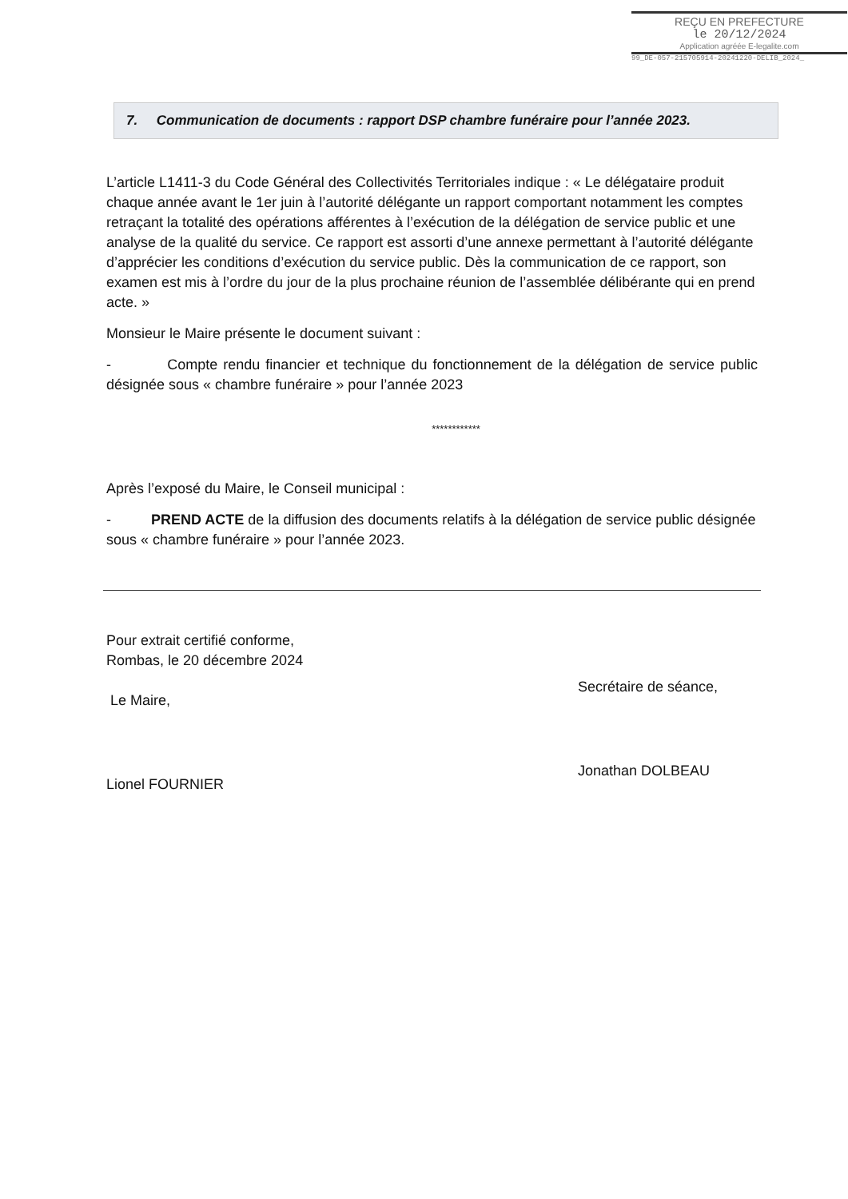REÇU EN PREFECTURE
le 20/12/2024
Application agréée E-legalite.com
99_DE-057-215705914-20241220-DELIB_2024_
7. Communication de documents : rapport DSP chambre funéraire pour l’année 2023.
L’article L1411-3 du Code Général des Collectivités Territoriales indique : « Le délégataire produit chaque année avant le 1er juin à l’autorité délégante un rapport comportant notamment les comptes retraçant la totalité des opérations afférentes à l’exécution de la délégation de service public et une analyse de la qualité du service. Ce rapport est assorti d’une annexe permettant à l’autorité délégante d’apprécier les conditions d’exécution du service public. Dès la communication de ce rapport, son examen est mis à l’ordre du jour de la plus prochaine réunion de l’assemblée délibérante qui en prend acte. »
Monsieur le Maire présente le document suivant :
- Compte rendu financier et technique du fonctionnement de la délégation de service public désignée sous « chambre funéraire » pour l’année 2023
************
Après l’exposé du Maire, le Conseil municipal :
- PREND ACTE de la diffusion des documents relatifs à la délégation de service public désignée sous « chambre funéraire » pour l’année 2023.
Pour extrait certifié conforme,
Rombas, le 20 décembre 2024
Le Maire,
Lionel FOURNIER
Secrétaire de séance,
Jonathan DOLBEAU